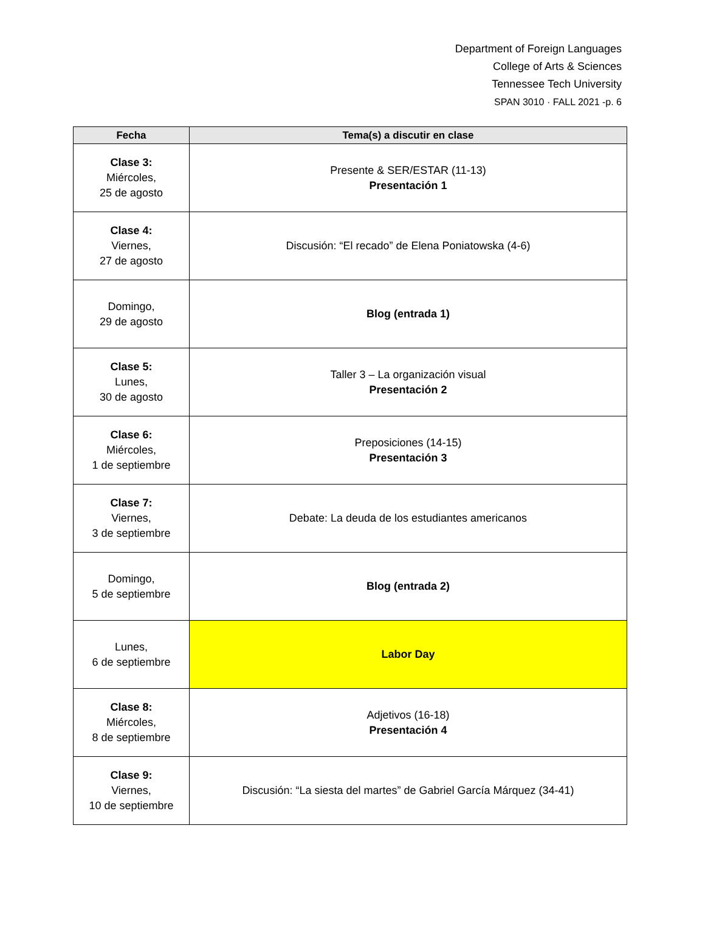Department of Foreign Languages
College of Arts & Sciences
Tennessee Tech University
SPAN 3010 · FALL 2021 -p. 6
| Fecha | Tema(s) a discutir en clase |
| --- | --- |
| Clase 3: Miércoles, 25 de agosto | Presente & SER/ESTAR (11-13) Presentación 1 |
| Clase 4: Viernes, 27 de agosto | Discusión: “El recado” de Elena Poniatowska (4-6) |
| Domingo, 29 de agosto | Blog (entrada 1) |
| Clase 5: Lunes, 30 de agosto | Taller 3 – La organización visual Presentación 2 |
| Clase 6: Miércoles, 1 de septiembre | Preposiciones (14-15) Presentación 3 |
| Clase 7: Viernes, 3 de septiembre | Debate: La deuda de los estudiantes americanos |
| Domingo, 5 de septiembre | Blog (entrada 2) |
| Lunes, 6 de septiembre | Labor Day |
| Clase 8: Miércoles, 8 de septiembre | Adjetivos (16-18) Presentación 4 |
| Clase 9: Viernes, 10 de septiembre | Discusión: “La siesta del martes” de Gabriel García Márquez (34-41) |